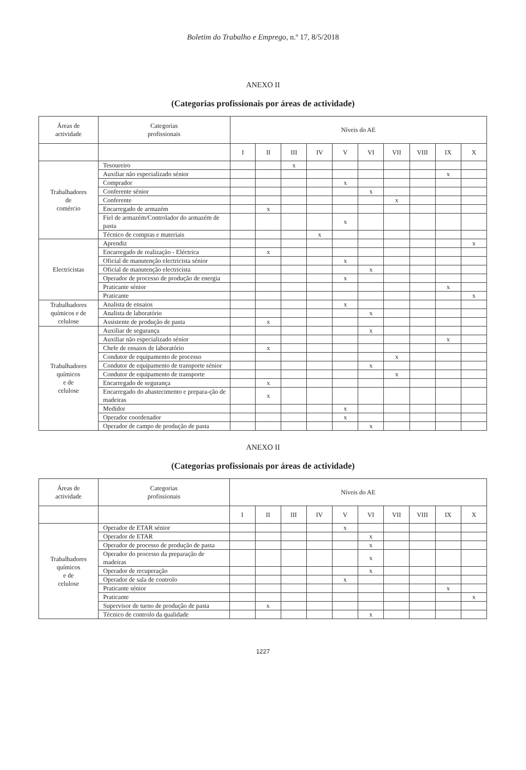Boletim do Trabalho e Emprego, n.º 17, 8/5/2018
ANEXO II
(Categorias profissionais por áreas de actividade)
| Áreas de actividade | Categorias profissionais | Níveis do AE | | | | | | | | | |
| --- | --- | --- | --- | --- | --- | --- | --- | --- | --- | --- | --- |
| | | I | II | III | IV | V | VI | VII | VIII | IX | X |
| Trabalhadores de comércio | Tesoureiro | | | x | | | | | | | |
| | Auxiliar não especializado sénior | | | | | | | | | x | |
| | Comprador | | | | | x | | | | | |
| | Conferente sénior | | | | | | x | | | | |
| | Conferente | | | | | | | x | | | |
| | Encarregado de armazém | | x | | | | | | | | |
| | Fiel de armazém/Controlador do armazém de pasta | | | | | x | | | | | |
| | Técnico de compras e materiais | | | | x | | | | | | |
| Electricistas | Aprendiz | | | | | | | | | | x |
| | Encarregado de realização - Eléctrica | | x | | | | | | | | |
| | Oficial de manutenção electricista sénior | | | | | x | | | | | |
| | Oficial de manutenção electricista | | | | | | x | | | | |
| | Operador de processo de produção de energia | | | | | x | | | | | |
| | Praticante sénior | | | | | | | | | x | |
| | Praticante | | | | | | | | | | x |
| Trabalhadores químicos e de celulose | Analista de ensaios | | | | | x | | | | | |
| | Analista de laboratório | | | | | | x | | | | |
| | Assistente de produção de pasta | | x | | | | | | | | |
| Trabalhadores químicos e de celulose | Auxiliar de segurança | | | | | | x | | | | |
| | Auxiliar não especializado sénior | | | | | | | | | x | |
| | Chefe de ensaios de laboratório | | x | | | | | | | | |
| | Condutor de equipamento de processo | | | | | | | x | | | |
| | Condutor de equipamento de transporte sénior | | | | | | x | | | | |
| | Condutor de equipamento de transporte | | | | | | | x | | | |
| | Encarregado de segurança | | x | | | | | | | | |
| | Encarregado do abastecimento e prepara-ção de madeiras | | x | | | | | | | | |
| | Medidor | | | | | x | | | | | |
| | Operador coordenador | | | | | x | | | | | |
| | Operador de campo de produção de pasta | | | | | | x | | | | |
ANEXO II
(Categorias profissionais por áreas de actividade)
| Áreas de actividade | Categorias profissionais | Níveis do AE | | | | | | | | | |
| --- | --- | --- | --- | --- | --- | --- | --- | --- | --- | --- | --- |
| | | I | II | III | IV | V | VI | VII | VIII | IX | X |
| Trabalhadores químicos e de celulose | Operador de ETAR sénior | | | | | x | | | | | |
| | Operador de ETAR | | | | | | x | | | | |
| | Operador de processo de produção de pasta | | | | | | x | | | | |
| | Operador do processo da preparação de madeiras | | | | | | x | | | | |
| | Operador de recuperação | | | | | | x | | | | |
| | Operador de sala de controlo | | | | | x | | | | | |
| | Praticante sénior | | | | | | | | | x | |
| | Praticante | | | | | | | | | | x |
| | Supervisor de turno de produção de pasta | | x | | | | | | | | |
| | Técnico de controlo da qualidade | | | | | | x | | | | |
1227